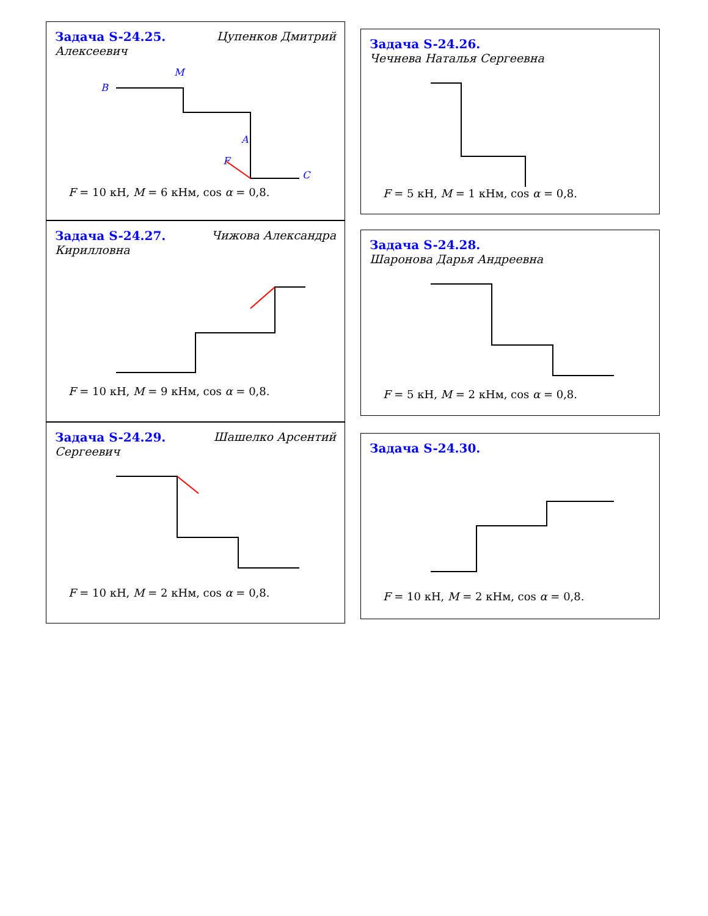Задача S-24.25. Цупенков Дмитрий
Алексеевич
B
M
F
A
C
F = 10 кН, M = 6 кНм, cos α = 0,8.
Задача S-24.27. Чижова Александра
Кирилловна
F = 10 кН, M = 9 кНм, cos α = 0,8.
Задача S-24.29. Шашелко Арсентий
Сергеевич
F = 10 кН, M = 2 кНм, cos α = 0,8.
Задача S-24.26. Чечнева Наталья Сергеевна
F = 5 кН, M = 1 кНм, cos α = 0,8.
Задача S-24.28. Шаронова Дарья Андреевна
F = 5 кН, M = 2 кНм, cos α = 0,8.
Задача S-24.30.
F = 10 кН, M = 2 кНм, cos α = 0,8.